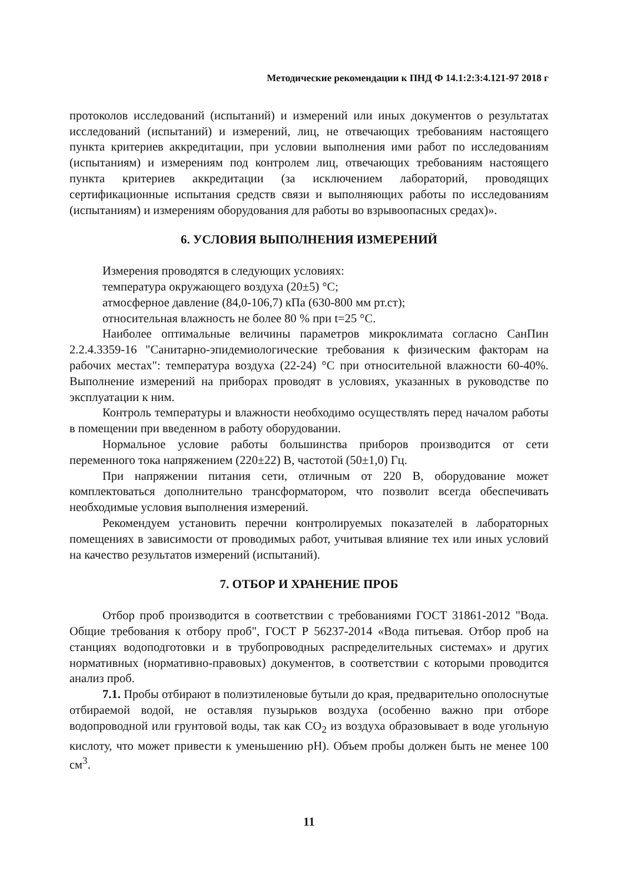Методические рекомендации к ПНД Ф 14.1:2:3:4.121-97 2018 г
протоколов исследований (испытаний) и измерений или иных документов о результатах исследований (испытаний) и измерений, лиц, не отвечающих требованиям настоящего пункта критериев аккредитации, при условии выполнения ими работ по исследованиям (испытаниям) и измерениям под контролем лиц, отвечающих требованиям настоящего пункта критериев аккредитации (за исключением лабораторий, проводящих сертификационные испытания средств связи и выполняющих работы по исследованиям (испытаниям) и измерениям оборудования для работы во взрывоопасных средах)».
6. УСЛОВИЯ ВЫПОЛНЕНИЯ ИЗМЕРЕНИЙ
Измерения проводятся в следующих условиях:
температура окружающего воздуха (20±5) °С;
атмосферное давление (84,0-106,7) кПа (630-800 мм рт.ст);
относительная влажность не более 80 % при t=25 °С.
Наиболее оптимальные величины параметров микроклимата согласно СанПин 2.2.4.3359-16 "Санитарно-эпидемиологические требования к физическим факторам на рабочих местах": температура воздуха (22-24) °С при относительной влажности 60-40%. Выполнение измерений на приборах проводят в условиях, указанных в руководстве по эксплуатации к ним.
Контроль температуры и влажности необходимо осуществлять перед началом работы в помещении при введенном в работу оборудовании.
Нормальное условие работы большинства приборов производится от сети переменного тока напряжением (220±22) В, частотой (50±1,0) Гц.
При напряжении питания сети, отличным от 220 В, оборудование может комплектоваться дополнительно трансформатором, что позволит всегда обеспечивать необходимые условия выполнения измерений.
Рекомендуем установить перечни контролируемых показателей в лабораторных помещениях в зависимости от проводимых работ, учитывая влияние тех или иных условий на качество результатов измерений (испытаний).
7. ОТБОР И ХРАНЕНИЕ ПРОБ
Отбор проб производится в соответствии с требованиями ГОСТ 31861-2012 "Вода. Общие требования к отбору проб", ГОСТ Р 56237-2014 «Вода питьевая. Отбор проб на станциях водоподготовки и в трубопроводных распределительных системах» и других нормативных (нормативно-правовых) документов, в соответствии с которыми проводится анализ проб.
7.1. Пробы отбирают в полиэтиленовые бутыли до края, предварительно ополоснутые отбираемой водой, не оставляя пузырьков воздуха (особенно важно при отборе водопроводной или грунтовой воды, так как CO<sub>2</sub> из воздуха образовывает в воде угольную кислоту, что может привести к уменьшению pH). Объем пробы должен быть не менее 100 см<sup>3</sup>.
11